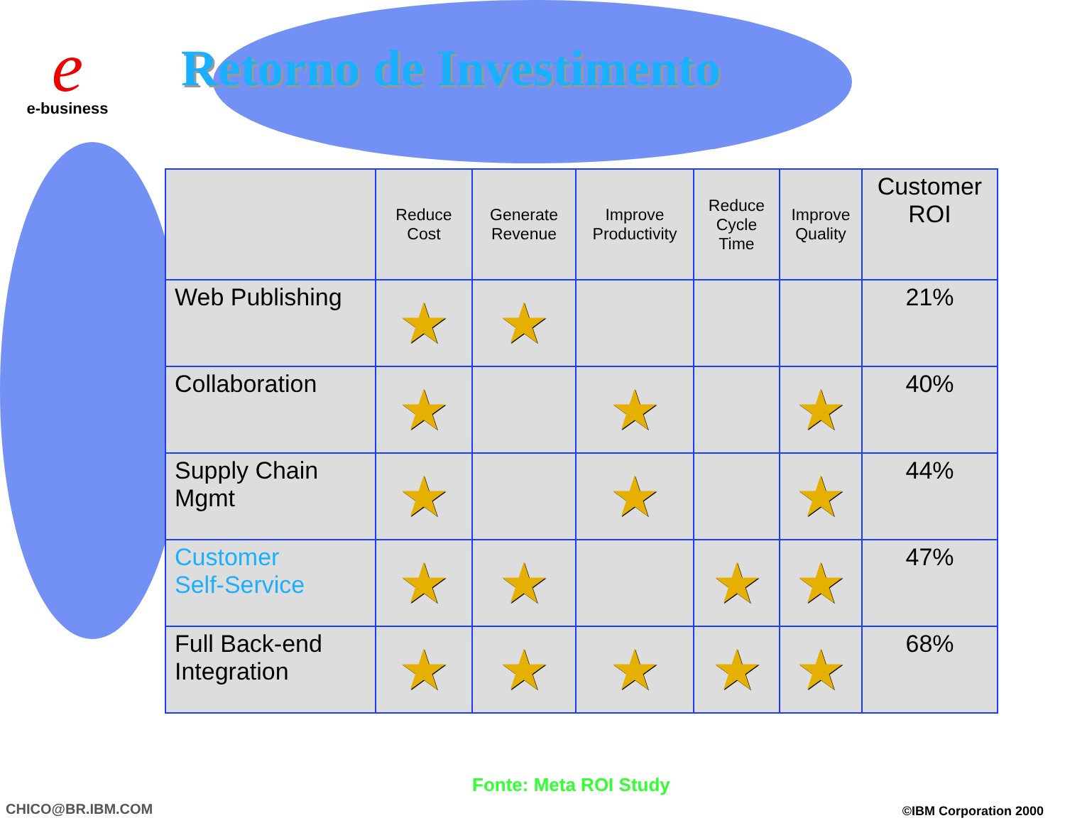e
e-business
Retorno de Investimento
| | Reduce Cost | Generate Revenue | Improve Productivity | Reduce Cycle Time | Improve Quality | Customer ROI |
| --- | --- | --- | --- | --- | --- | --- |
| Web Publishing | ★ | ★ | | | | 21% |
| Collaboration | ★ | | ★ | | ★ | 40% |
| Supply Chain Mgmt | ★ | | ★ | | ★ | 44% |
| Customer Self-Service | ★ | ★ | | ★ | ★ | 47% |
| Full Back-end Integration | ★ | ★ | ★ | ★ | ★ | 68% |
Fonte: Meta ROI Study
CHICO@BR.IBM.COM ©IBM Corporation 2000